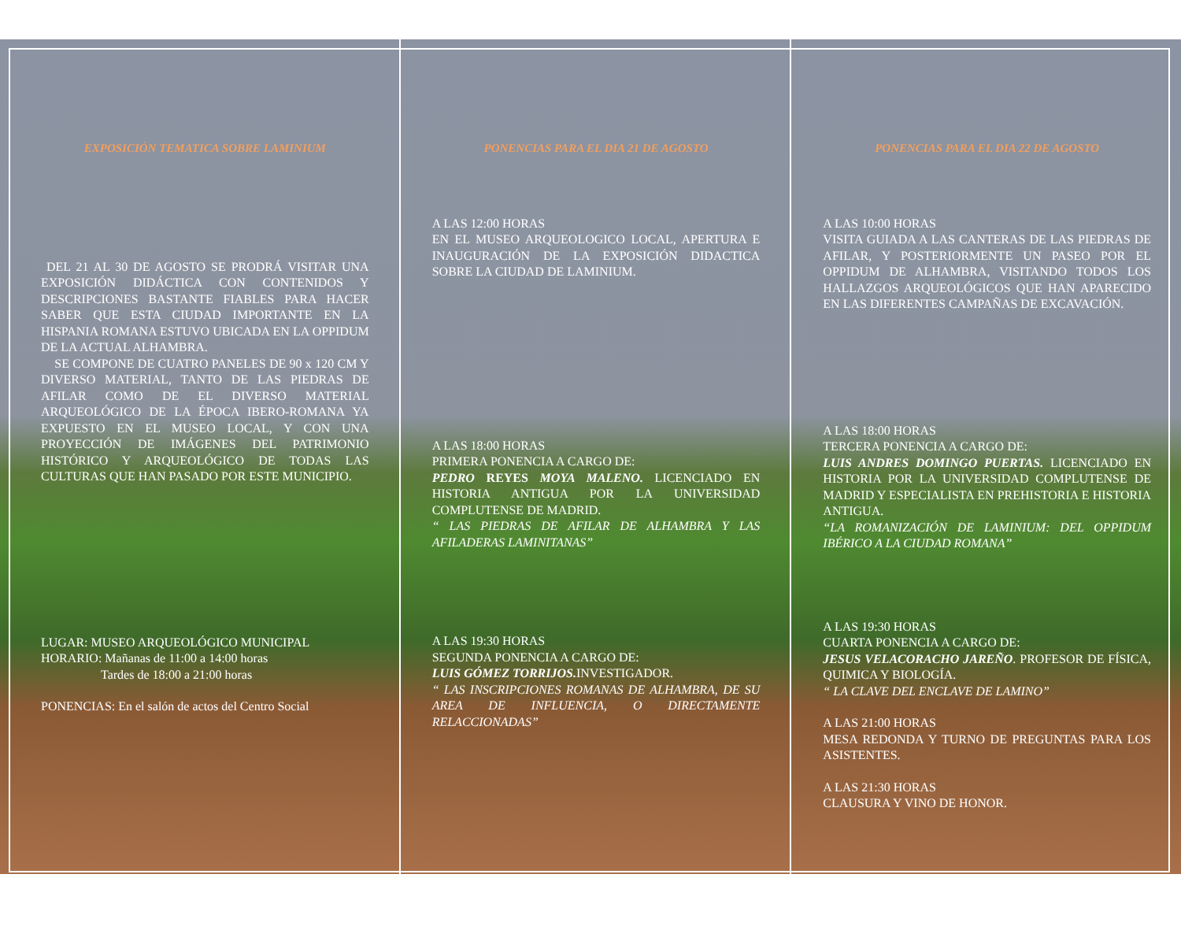EXPOSICIÓN TEMATICA SOBRE LAMINIUM
DEL 21 AL 30 DE AGOSTO SE PRODRÁ VISITAR UNA EXPOSICIÓN DIDÁCTICA CON CONTENIDOS Y DESCRIPCIONES BASTANTE FIABLES PARA HACER SABER QUE ESTA CIUDAD IMPORTANTE EN LA HISPANIA ROMANA ESTUVO UBICADA EN LA OPPIDUM DE LA ACTUAL ALHAMBRA.
SE COMPONE DE CUATRO PANELES DE 90 x 120 CM Y DIVERSO MATERIAL, TANTO DE LAS PIEDRAS DE AFILAR COMO DE EL DIVERSO MATERIAL ARQUEOLÓGICO DE LA ÉPOCA IBERO-ROMANA YA EXPUESTO EN EL MUSEO LOCAL, Y CON UNA PROYECCIÓN DE IMÁGENES DEL PATRIMONIO HISTÓRICO Y ARQUEOLÓGICO DE TODAS LAS CULTURAS QUE HAN PASADO POR ESTE MUNICIPIO.
LUGAR: MUSEO ARQUEOLÓGICO MUNICIPAL
HORARIO: Mañanas de 11:00 a 14:00 horas
Tardes de 18:00 a 21:00 horas
PONENCIAS: En el salón de actos del Centro Social
PONENCIAS PARA EL DIA 21 DE AGOSTO
A LAS 12:00 HORAS
EN EL MUSEO ARQUEOLOGICO LOCAL, APERTURA E INAUGURACIÓN DE LA EXPOSICIÓN DIDACTICA SOBRE LA CIUDAD DE LAMINIUM.
A LAS 18:00 HORAS
PRIMERA PONENCIA A CARGO DE:
PEDRO REYES MOYA MALENO. LICENCIADO EN HISTORIA ANTIGUA POR LA UNIVERSIDAD COMPLUTENSE DE MADRID.
“ LAS PIEDRAS DE AFILAR DE ALHAMBRA Y LAS AFILADERAS LAMINITANAS”
A LAS 19:30 HORAS
SEGUNDA PONENCIA A CARGO DE:
LUIS GÓMEZ TORRIJOS. INVESTIGADOR.
“ LAS INSCRIPCIONES ROMANAS DE ALHAMBRA, DE SU AREA DE INFLUENCIA, O DIRECTAMENTE RELACCIONADAS”
PONENCIAS PARA EL DIA 22 DE AGOSTO
A LAS 10:00 HORAS
VISITA GUIADA A LAS CANTERAS DE LAS PIEDRAS DE AFILAR, Y POSTERIORMENTE UN PASEO POR EL OPPIDUM DE ALHAMBRA, VISITANDO TODOS LOS HALLAZGOS ARQUEOLÓGICOS QUE HAN APARECIDO EN LAS DIFERENTES CAMPAÑAS DE EXCAVACIÓN.
A LAS 18:00 HORAS
TERCERA PONENCIA A CARGO DE:
LUIS ANDRES DOMINGO PUERTAS. LICENCIADO EN HISTORIA POR LA UNIVERSIDAD COMPLUTENSE DE MADRID Y ESPECIALISTA EN PREHISTORIA E HISTORIA ANTIGUA.
“LA ROMANIZACIÓN DE LAMINIUM: DEL OPPIDUM IBÉRICO A LA CIUDAD ROMANA”
A LAS 19:30 HORAS
CUARTA PONENCIA A CARGO DE:
JESUS VELACORACHO JAREÑO. PROFESOR DE FÍSICA, QUIMICA Y BIOLOGÍA.
“ LA CLAVE DEL ENCLAVE DE LAMINO”
A LAS 21:00 HORAS
MESA REDONDA Y TURNO DE PREGUNTAS PARA LOS ASISTENTES.
A LAS 21:30 HORAS
CLAUSURA Y VINO DE HONOR.